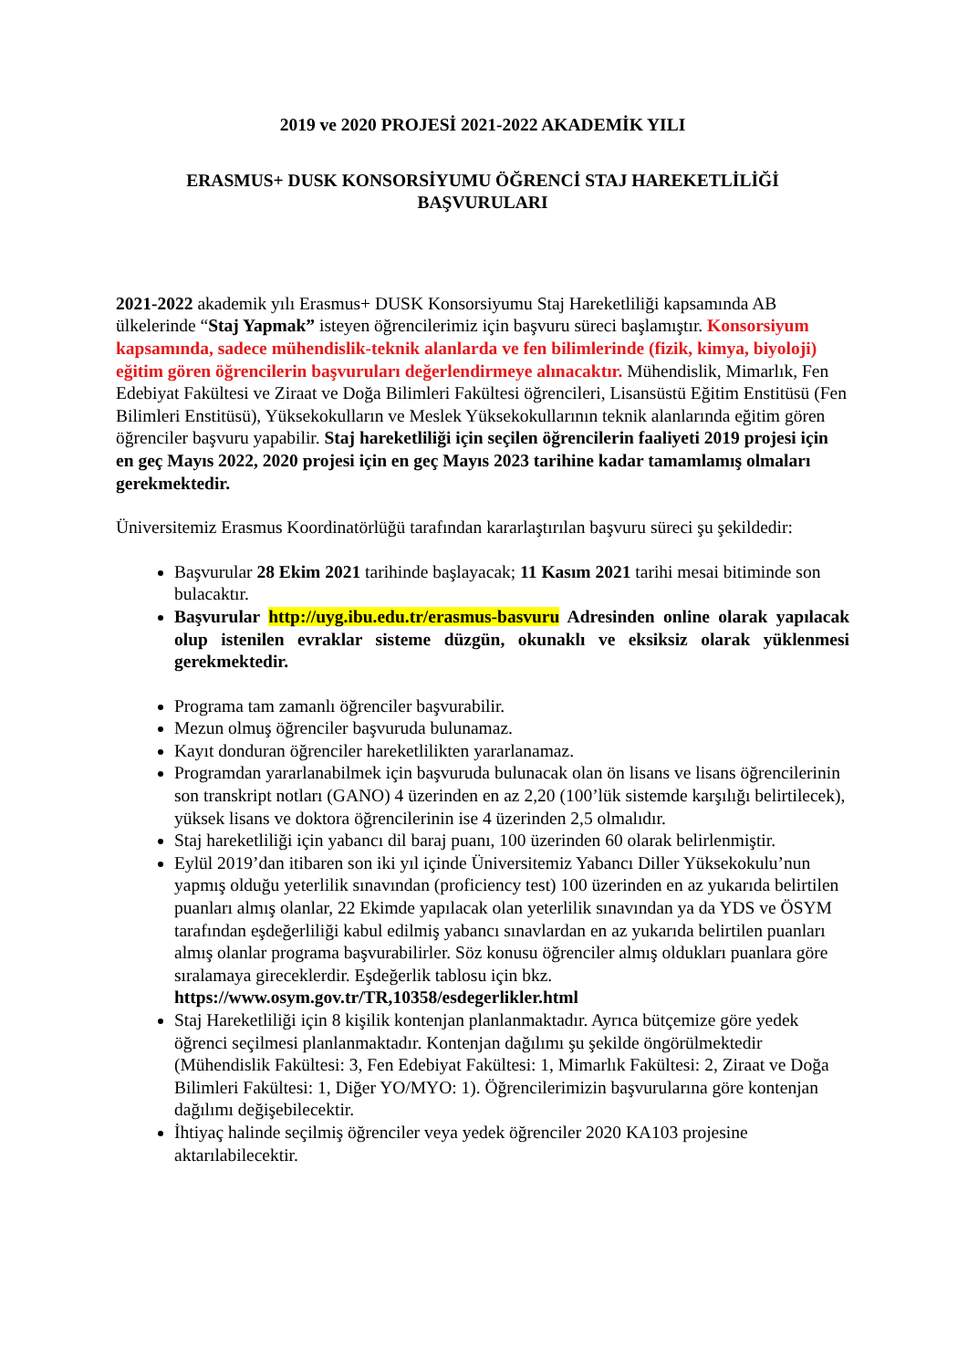2019 ve 2020 PROJESİ 2021-2022 AKADEMİK YILI
ERASMUS+ DUSK KONSORSİYUMU ÖĞRENCİ STAJ HAREKETLİLİĞİ
BAŞVURULARI
2021-2022 akademik yılı Erasmus+ DUSK Konsorsiyumu Staj Hareketliliği kapsamında AB ülkelerinde “Staj Yapmak” isteyen öğrencilerimiz için başvuru süreci başlamıştır. Konsorsiyum kapsamında, sadece mühendislik-teknik alanlarda ve fen bilimlerinde (fizik, kimya, biyoloji) eğitim gören öğrencilerin başvuruları değerlendirmeye alınacaktır. Mühendislik, Mimarlık, Fen Edebiyat Fakültesi ve Ziraat ve Doğa Bilimleri Fakültesi öğrencileri, Lisansüstü Eğitim Enstitüsü (Fen Bilimleri Enstitüsü), Yüksekokulların ve Meslek Yüksekokullarının teknik alanlarında eğitim gören öğrenciler başvuru yapabilir. Staj hareketliliği için seçilen öğrencilerin faaliyeti 2019 projesi için en geç Mayıs 2022, 2020 projesi için en geç Mayıs 2023 tarihine kadar tamamlamış olmaları gerekmektedir.
Üniversitemiz Erasmus Koordinatörlüğü tarafından kararlaştırılan başvuru süreci şu şekildedir:
Başvurular 28 Ekim 2021 tarihinde başlayacak; 11 Kasım 2021 tarihi mesai bitiminde son bulacaktır.
Başvurular http://uyg.ibu.edu.tr/erasmus-basvuru Adresinden online olarak yapılacak olup istenilen evraklar sisteme düzgün, okunaklı ve eksiksiz olarak yüklenmesi gerekmektedir.
Programa tam zamanlı öğrenciler başvurabilir.
Mezun olmuş öğrenciler başvuruda bulunamaz.
Kayıt donduran öğrenciler hareketlilikten yararlanamaz.
Programdan yararlanabilmek için başvuruda bulunacak olan ön lisans ve lisans öğrencilerinin son transkript notları (GANO) 4 üzerinden en az 2,20 (100’lük sistemde karşılığı belirtilecek), yüksek lisans ve doktora öğrencilerinin ise 4 üzerinden 2,5 olmalıdır.
Staj hareketliliği için yabancı dil baraj puanı, 100 üzerinden 60 olarak belirlenmiştir.
Eylül 2019’dan itibaren son iki yıl içinde Üniversitemiz Yabancı Diller Yüksekokulu’nun yapmış olduğu yeterlilik sınavından (proficiency test) 100 üzerinden en az yukarıda belirtilen puanları almış olanlar, 22 Ekimde yapılacak olan yeterlilik sınavından ya da YDS ve ÖSYM tarafından eşdeğerliliği kabul edilmiş yabancı sınavlardan en az yukarıda belirtilen puanları almış olanlar programa başvurabilirler. Söz konusu öğrenciler almış oldukları puanlara göre sıralamaya gireceklerdir. Eşdeğerlik tablosu için bkz.
https://www.osym.gov.tr/TR,10358/esdegerlikler.html
Staj Hareketliliği için 8 kişilik kontenjan planlanmaktadır. Ayrıca bütçemize göre yedek öğrenci seçilmesi planlanmaktadır. Kontenjan dağılımı şu şekilde öngörülmektedir (Mühendislik Fakültesi: 3, Fen Edebiyat Fakültesi: 1, Mimarlık Fakültesi: 2, Ziraat ve Doğa Bilimleri Fakültesi: 1, Diğer YO/MYO: 1). Öğrencilerimizin başvurularına göre kontenjan dağılımı değişebilecektir.
İhtiyaç halinde seçilmiş öğrenciler veya yedek öğrenciler 2020 KA103 projesine aktarılabilecektir.